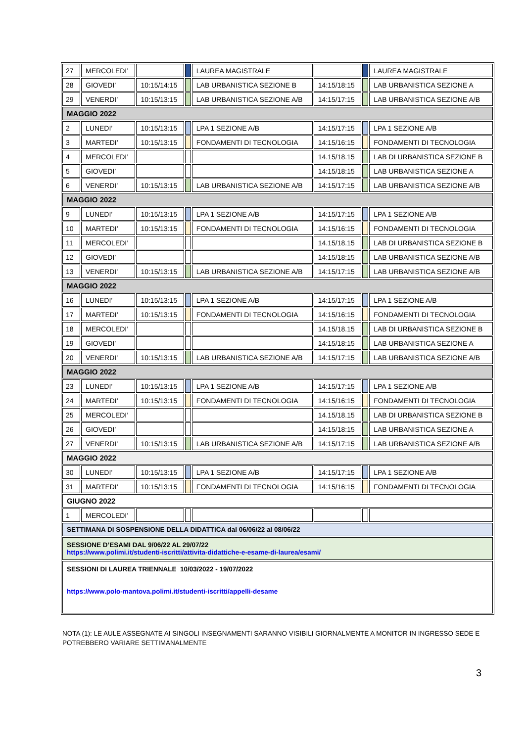| 27 | MERCOLEDI’ | | | LAUREA MAGISTRALE | | | LAUREA MAGISTRALE |
| 28 | GIOVEDI’ | 10:15/14:15 | | LAB URBANISTICA SEZIONE B | 14:15/18:15 | | LAB URBANISTICA SEZIONE A |
| 29 | VENERDI’ | 10:15/13:15 | | LAB URBANISTICA SEZIONE A/B | 14:15/17:15 | | LAB URBANISTICA SEZIONE A/B |
| MAGGIO 2022 | | | | | | | |
| 2 | LUNEDI’ | 10:15/13:15 | | LPA 1 SEZIONE A/B | 14:15/17:15 | | LPA 1 SEZIONE A/B |
| 3 | MARTEDI’ | 10:15/13:15 | | FONDAMENTI DI TECNOLOGIA | 14:15/16:15 | | FONDAMENTI DI TECNOLOGIA |
| 4 | MERCOLEDI’ | | | | 14.15/18.15 | | LAB DI URBANISTICA SEZIONE B |
| 5 | GIOVEDI’ | | | | 14:15/18:15 | | LAB URBANISTICA SEZIONE A |
| 6 | VENERDI’ | 10:15/13:15 | | LAB URBANISTICA SEZIONE A/B | 14:15/17:15 | | LAB URBANISTICA SEZIONE A/B |
| MAGGIO 2022 | | | | | | | |
| 9 | LUNEDI’ | 10:15/13:15 | | LPA 1 SEZIONE A/B | 14:15/17:15 | | LPA 1 SEZIONE A/B |
| 10 | MARTEDI’ | 10:15/13:15 | | FONDAMENTI DI TECNOLOGIA | 14:15/16:15 | | FONDAMENTI DI TECNOLOGIA |
| 11 | MERCOLEDI’ | | | | 14.15/18.15 | | LAB DI URBANISTICA SEZIONE B |
| 12 | GIOVEDI’ | | | | 14:15/18:15 | | LAB URBANISTICA SEZIONE A/B |
| 13 | VENERDI’ | 10:15/13:15 | | LAB URBANISTICA SEZIONE A/B | 14:15/17:15 | | LAB URBANISTICA SEZIONE A/B |
| MAGGIO 2022 | | | | | | | |
| 16 | LUNEDI’ | 10:15/13:15 | | LPA 1 SEZIONE A/B | 14:15/17:15 | | LPA 1 SEZIONE A/B |
| 17 | MARTEDI’ | 10:15/13:15 | | FONDAMENTI DI TECNOLOGIA | 14:15/16:15 | | FONDAMENTI DI TECNOLOGIA |
| 18 | MERCOLEDI’ | | | | 14.15/18.15 | | LAB DI URBANISTICA SEZIONE B |
| 19 | GIOVEDI’ | | | | 14:15/18:15 | | LAB URBANISTICA SEZIONE A |
| 20 | VENERDI’ | 10:15/13:15 | | LAB URBANISTICA SEZIONE A/B | 14:15/17:15 | | LAB URBANISTICA SEZIONE A/B |
| MAGGIO 2022 | | | | | | | |
| 23 | LUNEDI’ | 10:15/13:15 | | LPA 1 SEZIONE A/B | 14:15/17:15 | | LPA 1 SEZIONE A/B |
| 24 | MARTEDI’ | 10:15/13:15 | | FONDAMENTI DI TECNOLOGIA | 14:15/16:15 | | FONDAMENTI DI TECNOLOGIA |
| 25 | MERCOLEDI’ | | | | 14.15/18.15 | | LAB DI URBANISTICA SEZIONE B |
| 26 | GIOVEDI’ | | | | 14:15/18:15 | | LAB URBANISTICA SEZIONE A |
| 27 | VENERDI’ | 10:15/13:15 | | LAB URBANISTICA SEZIONE A/B | 14:15/17:15 | | LAB URBANISTICA SEZIONE A/B |
| MAGGIO 2022 | | | | | | | |
| 30 | LUNEDI’ | 10:15/13:15 | | LPA 1 SEZIONE A/B | 14:15/17:15 | | LPA 1 SEZIONE A/B |
| 31 | MARTEDI’ | 10:15/13:15 | | FONDAMENTI DI TECNOLOGIA | 14:15/16:15 | | FONDAMENTI DI TECNOLOGIA |
| GIUGNO 2022 | | | | | | | |
| 1 | MERCOLEDI’ | | | | | | |
| SETTIMANA DI SOSPENSIONE DELLA DIDATTICA dal 06/06/22 al 08/06/22 | | | | | | | |
| SESSIONE D’ESAMI DAL 9/06/22 AL 29/07/22 https://www.polimi.it/studenti-iscritti/attivita-didattiche-e-esame-di-laurea/esami/ | | | | | | | |
| SESSIONI DI LAUREA TRIENNALE 10/03/2022 - 19/07/2022 https://www.polo-mantova.polimi.it/studenti-iscritti/appelli-desame | | | | | | | |
NOTA (1): LE AULE ASSEGNATE AI SINGOLI INSEGNAMENTI SARANNO VISIBILI GIORNALMENTE A MONITOR IN INGRESSO SEDE E POTREBBERO VARIARE SETTIMANALMENTE
3